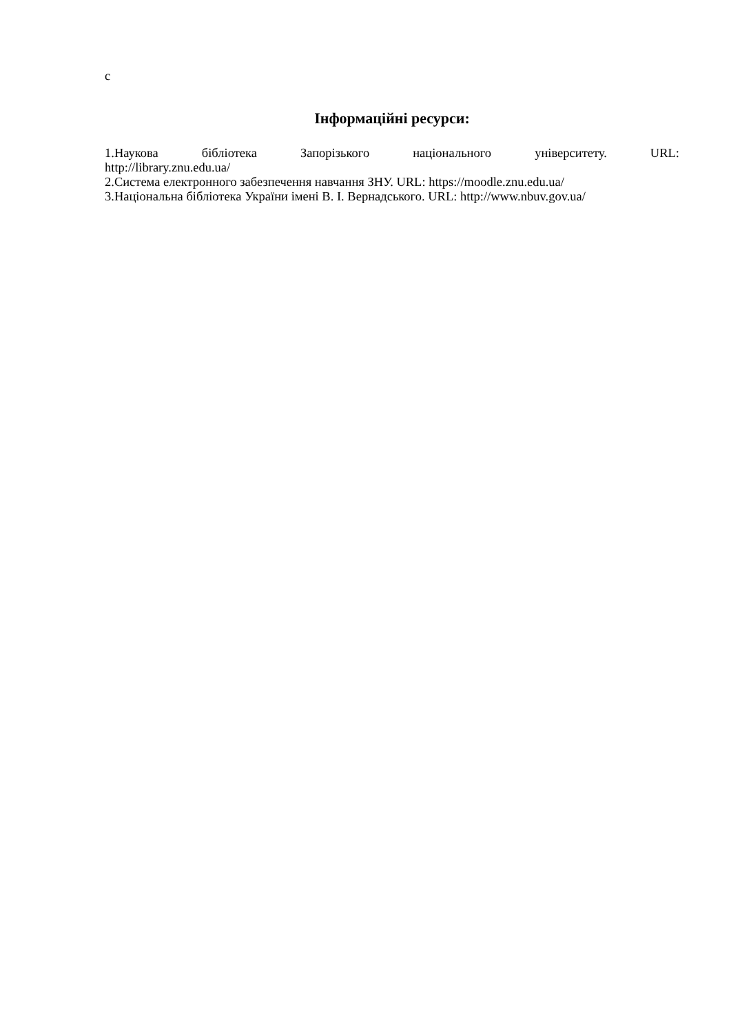с
Інформаційні ресурси:
1.Наукова бібліотека Запорізького національного університету. URL:
http://library.znu.edu.ua/
2.Система електронного забезпечення навчання ЗНУ. URL: https://moodle.znu.edu.ua/
3.Національна бібліотека України імені В. І. Вернадського. URL: http://www.nbuv.gov.ua/